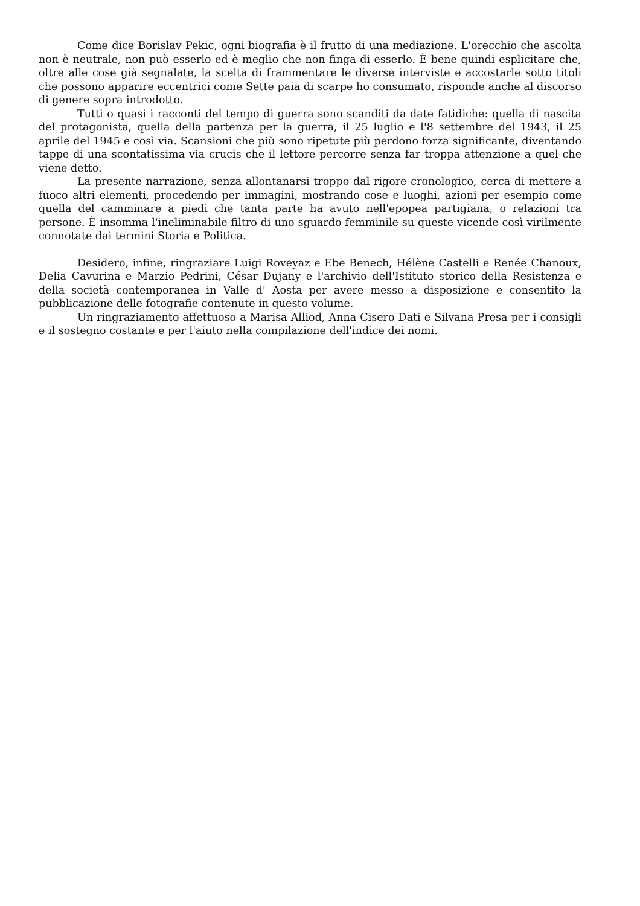Come dice Borislav Pekic, ogni biografia è il frutto di una mediazione. L'orecchio che ascolta non è neutrale, non può esserlo ed è meglio che non finga di esserlo. È bene quindi esplicitare che, oltre alle cose già segnalate, la scelta di frammentare le diverse interviste e accostarle sotto titoli che possono apparire eccentrici come Sette paia di scarpe ho consumato, risponde anche al discorso di genere sopra introdotto.
Tutti o quasi i racconti del tempo di guerra sono scanditi da date fatidiche: quella di nascita del protagonista, quella della partenza per la guerra, il 25 luglio e l'8 settembre del 1943, il 25 aprile del 1945 e così via. Scansioni che più sono ripetute più perdono forza significante, diventando tappe di una scontatissima via crucis che il lettore percorre senza far troppa attenzione a quel che viene detto.
La presente narrazione, senza allontanarsi troppo dal rigore cronologico, cerca di mettere a fuoco altri elementi, procedendo per immagini, mostrando cose e luoghi, azioni per esempio come quella del camminare a piedi che tanta parte ha avuto nell'epopea partigiana, o relazioni tra persone. È insomma l'ineliminabile filtro di uno sguardo femminile su queste vicende così virilmente connotate dai termini Storia e Politica.
Desidero, infine, ringraziare Luigi Roveyaz e Ebe Benech, Hélène Castelli e Renée Chanoux, Delia Cavurina e Marzio Pedrini, César Dujany e l'archivio dell'Istituto storico della Resistenza e della società contemporanea in Valle d' Aosta per avere messo a disposizione e consentito la pubblicazione delle fotografie contenute in questo volume.
Un ringraziamento affettuoso a Marisa Alliod, Anna Cisero Dati e Silvana Presa per i consigli e il sostegno costante e per l'aiuto nella compilazione dell'indice dei nomi.